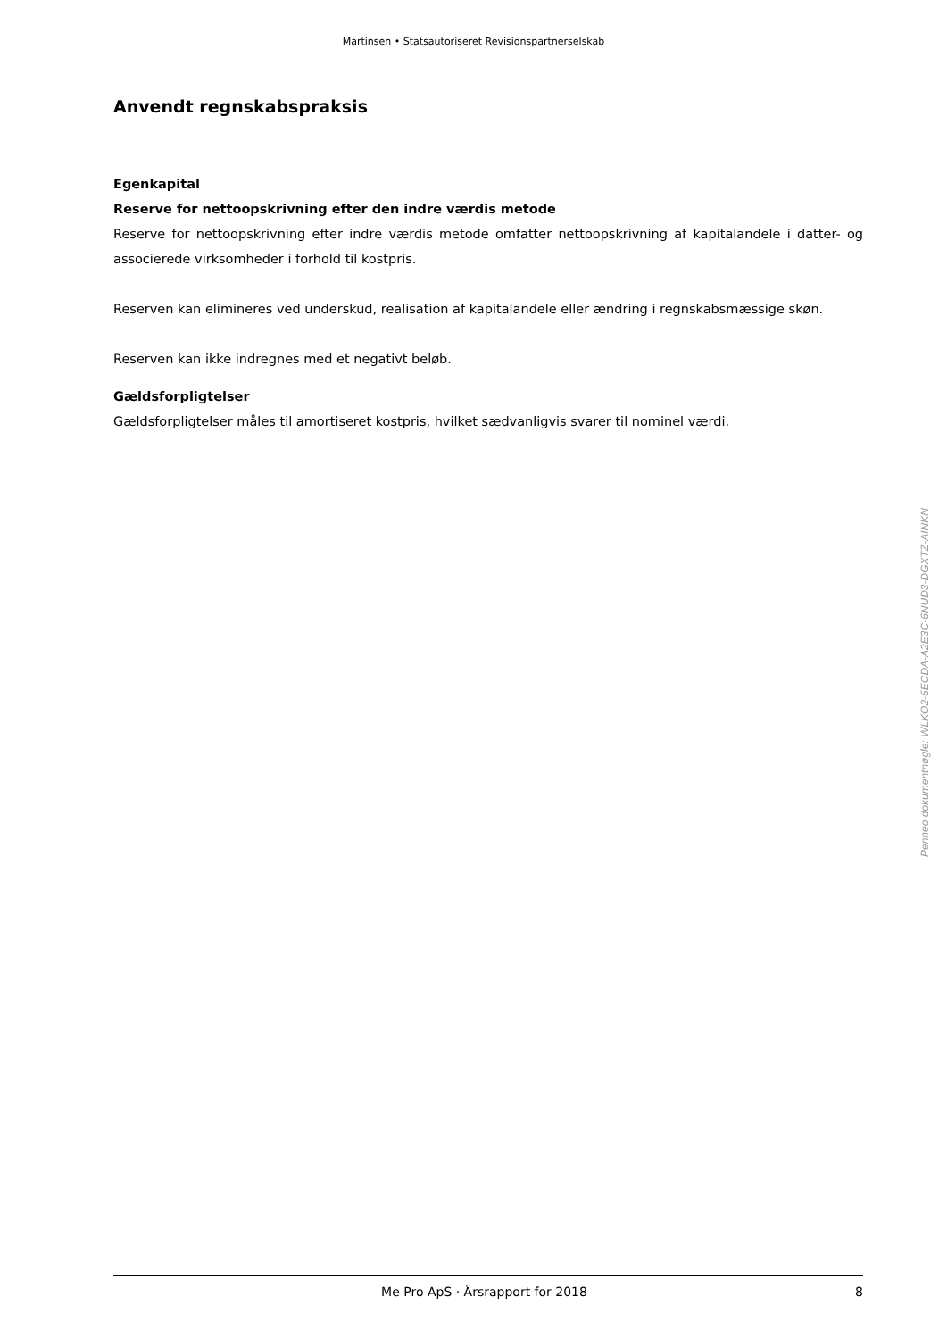Martinsen • Statsautoriseret Revisionspartnerselskab
Anvendt regnskabspraksis
Egenkapital
Reserve for nettoopskrivning efter den indre værdis metode
Reserve for nettoopskrivning efter indre værdis metode omfatter nettoopskrivning af kapitalandele i datter- og associerede virksomheder i forhold til kostpris.
Reserven kan elimineres ved underskud, realisation af kapitalandele eller ændring i regnskabsmæssige skøn.
Reserven kan ikke indregnes med et negativt beløb.
Gældsforpligtelser
Gældsforpligtelser måles til amortiseret kostpris, hvilket sædvanligvis svarer til nominel værdi.
Penneo dokumentnøgle: WLKO2-5ECDA-A2E3C-6NUD3-DGXTZ-AINKN
Me Pro ApS · Årsrapport for 2018 8